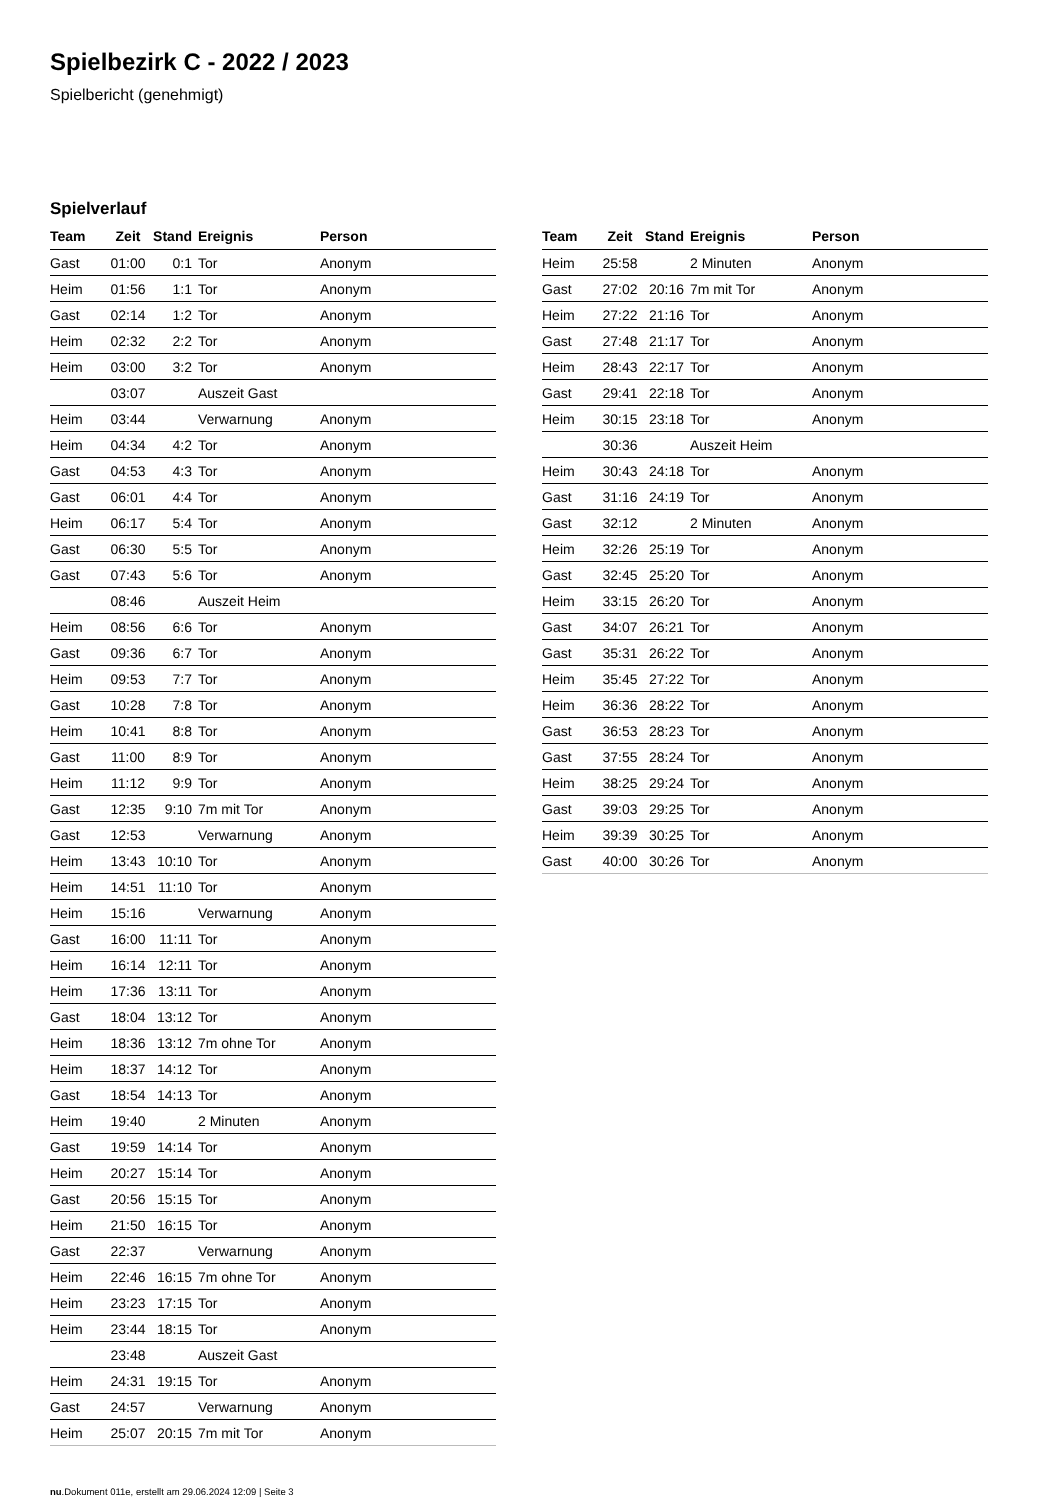Spielbezirk C - 2022 / 2023
Spielbericht (genehmigt)
Spielverlauf
| Team | Zeit | Stand | Ereignis | Person |
| --- | --- | --- | --- | --- |
| Gast | 01:00 | 0:1 | Tor | Anonym |
| Heim | 01:56 | 1:1 | Tor | Anonym |
| Gast | 02:14 | 1:2 | Tor | Anonym |
| Heim | 02:32 | 2:2 | Tor | Anonym |
| Heim | 03:00 | 3:2 | Tor | Anonym |
| | 03:07 | | Auszeit Gast | |
| Heim | 03:44 | | Verwarnung | Anonym |
| Heim | 04:34 | 4:2 | Tor | Anonym |
| Gast | 04:53 | 4:3 | Tor | Anonym |
| Gast | 06:01 | 4:4 | Tor | Anonym |
| Heim | 06:17 | 5:4 | Tor | Anonym |
| Gast | 06:30 | 5:5 | Tor | Anonym |
| Gast | 07:43 | 5:6 | Tor | Anonym |
| | 08:46 | | Auszeit Heim | |
| Heim | 08:56 | 6:6 | Tor | Anonym |
| Gast | 09:36 | 6:7 | Tor | Anonym |
| Heim | 09:53 | 7:7 | Tor | Anonym |
| Gast | 10:28 | 7:8 | Tor | Anonym |
| Heim | 10:41 | 8:8 | Tor | Anonym |
| Gast | 11:00 | 8:9 | Tor | Anonym |
| Heim | 11:12 | 9:9 | Tor | Anonym |
| Gast | 12:35 | 9:10 | 7m mit Tor | Anonym |
| Gast | 12:53 | | Verwarnung | Anonym |
| Heim | 13:43 | 10:10 | Tor | Anonym |
| Heim | 14:51 | 11:10 | Tor | Anonym |
| Heim | 15:16 | | Verwarnung | Anonym |
| Gast | 16:00 | 11:11 | Tor | Anonym |
| Heim | 16:14 | 12:11 | Tor | Anonym |
| Heim | 17:36 | 13:11 | Tor | Anonym |
| Gast | 18:04 | 13:12 | Tor | Anonym |
| Heim | 18:36 | 13:12 | 7m ohne Tor | Anonym |
| Heim | 18:37 | 14:12 | Tor | Anonym |
| Gast | 18:54 | 14:13 | Tor | Anonym |
| Heim | 19:40 | | 2 Minuten | Anonym |
| Gast | 19:59 | 14:14 | Tor | Anonym |
| Heim | 20:27 | 15:14 | Tor | Anonym |
| Gast | 20:56 | 15:15 | Tor | Anonym |
| Heim | 21:50 | 16:15 | Tor | Anonym |
| Gast | 22:37 | | Verwarnung | Anonym |
| Heim | 22:46 | 16:15 | 7m ohne Tor | Anonym |
| Heim | 23:23 | 17:15 | Tor | Anonym |
| Heim | 23:44 | 18:15 | Tor | Anonym |
| | 23:48 | | Auszeit Gast | |
| Heim | 24:31 | 19:15 | Tor | Anonym |
| Gast | 24:57 | | Verwarnung | Anonym |
| Heim | 25:07 | 20:15 | 7m mit Tor | Anonym |
| Team | Zeit | Stand | Ereignis | Person |
| --- | --- | --- | --- | --- |
| Heim | 25:58 | | 2 Minuten | Anonym |
| Gast | 27:02 | 20:16 | 7m mit Tor | Anonym |
| Heim | 27:22 | 21:16 | Tor | Anonym |
| Gast | 27:48 | 21:17 | Tor | Anonym |
| Heim | 28:43 | 22:17 | Tor | Anonym |
| Gast | 29:41 | 22:18 | Tor | Anonym |
| Heim | 30:15 | 23:18 | Tor | Anonym |
| | 30:36 | | Auszeit Heim | |
| Heim | 30:43 | 24:18 | Tor | Anonym |
| Gast | 31:16 | 24:19 | Tor | Anonym |
| Gast | 32:12 | | 2 Minuten | Anonym |
| Heim | 32:26 | 25:19 | Tor | Anonym |
| Gast | 32:45 | 25:20 | Tor | Anonym |
| Heim | 33:15 | 26:20 | Tor | Anonym |
| Gast | 34:07 | 26:21 | Tor | Anonym |
| Gast | 35:31 | 26:22 | Tor | Anonym |
| Heim | 35:45 | 27:22 | Tor | Anonym |
| Heim | 36:36 | 28:22 | Tor | Anonym |
| Gast | 36:53 | 28:23 | Tor | Anonym |
| Gast | 37:55 | 28:24 | Tor | Anonym |
| Heim | 38:25 | 29:24 | Tor | Anonym |
| Gast | 39:03 | 29:25 | Tor | Anonym |
| Heim | 39:39 | 30:25 | Tor | Anonym |
| Gast | 40:00 | 30:26 | Tor | Anonym |
nu.Dokument 011e, erstellt am 29.06.2024 12:09 | Seite 3